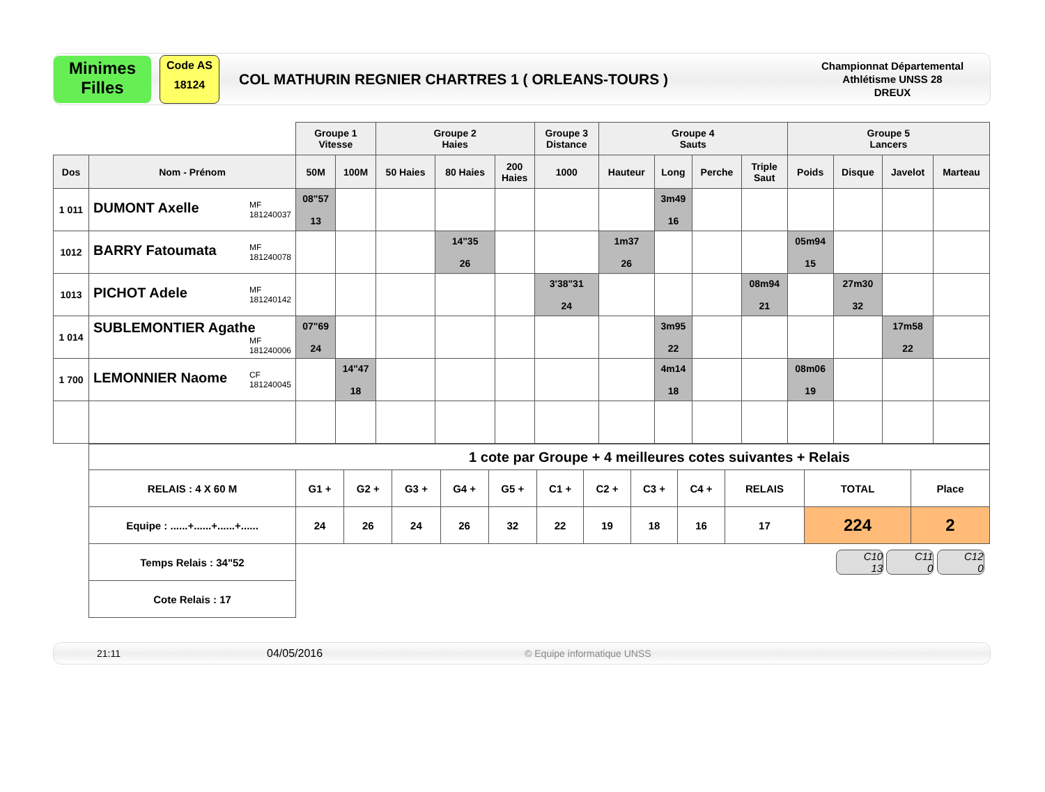Minimes
Filles
Code AS
18124
COL MATHURIN REGNIER CHARTRES 1 ( ORLEANS-TOURS )
Championnat Départemental
Athlétisme UNSS 28
DREUX
| | | Groupe 1 Vitesse | | Groupe 2 Haies | | | Groupe 3 Distance | Groupe 4 Sauts | | | | Groupe 5 Lancers | | | |
| --- | --- | --- | --- | --- | --- | --- | --- | --- | --- | --- | --- | --- | --- | --- | --- |
| Dos | Nom - Prénom | 50M | 100M | 50 Haies | 80 Haies | 200 Haies | 1000 | Hauteur | Long | Perche | Triple Saut | Poids | Disque | Javelot | Marteau |
| 1 011 | DUMONT Axelle MF 181240037 | 08"57 13 | | | | | | | 3m49 16 | | | | | | |
| 1012 | BARRY Fatoumata MF 181240078 | | | | 14"35 26 | | | 1m37 26 | | | | 05m94 15 | | | |
| 1013 | PICHOT Adele MF 181240142 | | | | | | 3'38"31 24 | | | | 08m94 21 | | 27m30 32 | | |
| 1 014 | SUBLEMONTIER Agathe MF 181240006 | 07"69 24 | | | | | | | 3m95 22 | | | | | 17m58 22 | |
| 1 700 | LEMONNIER Naome CF 181240045 | | 14"47 18 | | | | | | 4m14 18 | | | 08m06 19 | | | |
| 1 cote par Groupe + 4 meilleures cotes suivantes + Relais | | | | | | | | | | | | |
| RELAIS : 4 X 60 M | G1 + | G2 + | G3 + | G4 + | G5 + | C1 + | C2 + | C3 + | C4 + | RELAIS | TOTAL | Place |
| Equipe : ......+......+......+...... | 24 | 26 | 24 | 26 | 32 | 22 | 19 | 18 | 16 | 17 | 224 | 2 |
| Temps Relais : 34"52 | C10 13 C11 0 C12 0 | | | | | | | | | | | |
| Cote Relais : 17 | | | | | | | | | | | | |
21:11 04/05/2016 © Equipe informatique UNSS